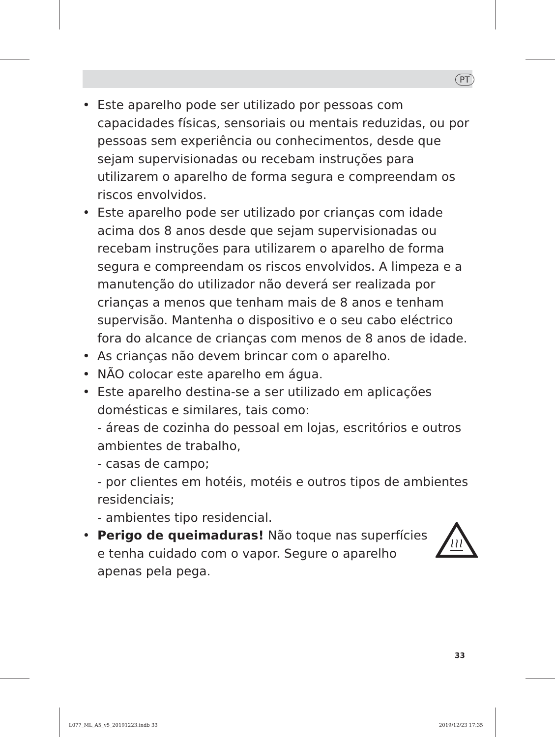PT
• Este aparelho pode ser utilizado por pessoas com capacidades físicas, sensoriais ou mentais reduzidas, ou por pessoas sem experiência ou conhecimentos, desde que sejam supervisionadas ou recebam instruções para utilizarem o aparelho de forma segura e compreendam os riscos envolvidos.
• Este aparelho pode ser utilizado por crianças com idade acima dos 8 anos desde que sejam supervisionadas ou recebam instruções para utilizarem o aparelho de forma segura e compreendam os riscos envolvidos. A limpeza e a manutenção do utilizador não deverá ser realizada por crianças a menos que tenham mais de 8 anos e tenham supervisão. Mantenha o dispositivo e o seu cabo eléctrico fora do alcance de crianças com menos de 8 anos de idade.
• As crianças não devem brincar com o aparelho.
• NÃO colocar este aparelho em água.
• Este aparelho destina-se a ser utilizado em aplicações domésticas e similares, tais como:
- áreas de cozinha do pessoal em lojas, escritórios e outros ambientes de trabalho,
- casas de campo;
- por clientes em hotéis, motéis e outros tipos de ambientes residenciais;
- ambientes tipo residencial.
• Perigo de queimaduras! Não toque nas superfícies e tenha cuidado com o vapor. Segure o aparelho apenas pela pega.
33
L077_ML_A5_v5_20191223.indb 33 2019/12/23 17:35